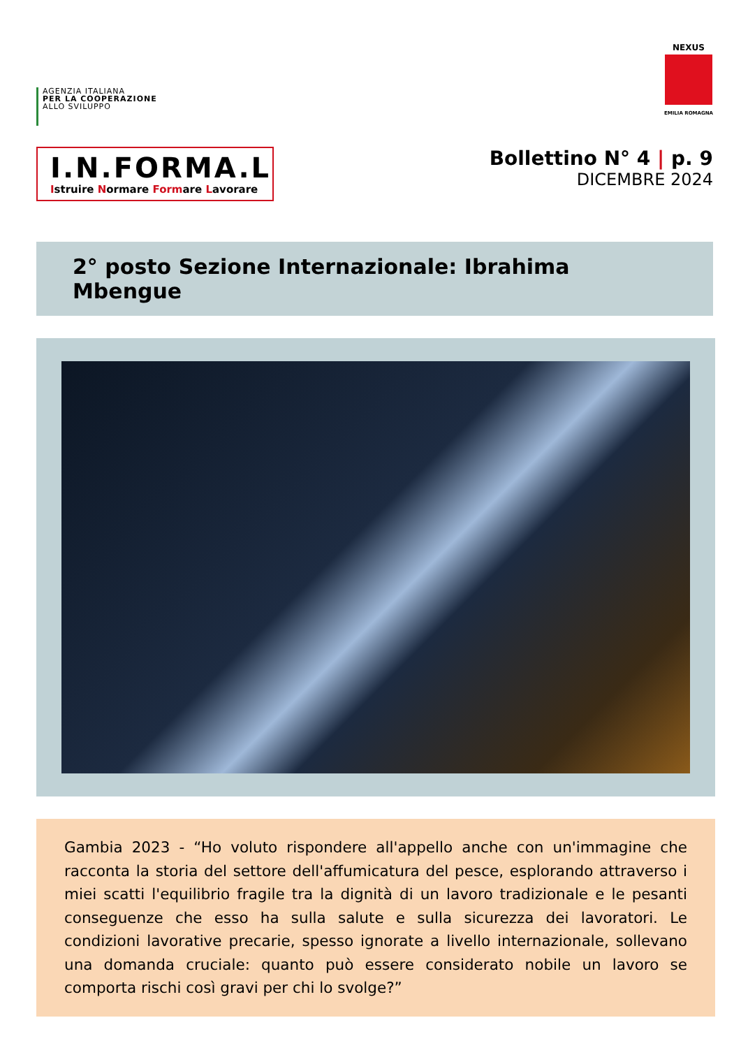AGENZIA ITALIANA
PER LA COOPERAZIONE
ALLO SVILUPPO
NEXUS
EMILIA ROMAGNA
I.N.FORMA.L
Istruire Normare Formare Lavorare
Bollettino N° 4 | p. 9
DICEMBRE 2024
2° posto Sezione Internazionale: Ibrahima Mbengue
Gambia 2023 - “Ho voluto rispondere all'appello anche con un'immagine che racconta la storia del settore dell'affumicatura del pesce, esplorando attraverso i miei scatti l'equilibrio fragile tra la dignità di un lavoro tradizionale e le pesanti conseguenze che esso ha sulla salute e sulla sicurezza dei lavoratori. Le condizioni lavorative precarie, spesso ignorate a livello internazionale, sollevano una domanda cruciale: quanto può essere considerato nobile un lavoro se comporta rischi così gravi per chi lo svolge?”